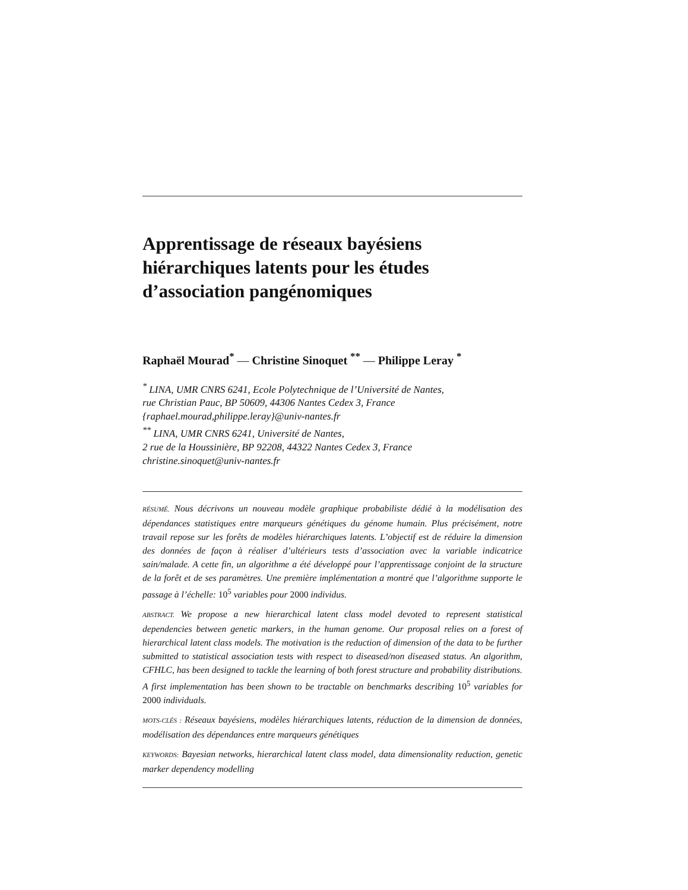Apprentissage de réseaux bayésiens hiérarchiques latents pour les études d’association pangénomiques
Raphaël Mourad<sup>*</sup> — Christine Sinoquet <sup>**</sup> — Philippe Leray <sup>*</sup>
<sup>*</sup> LINA, UMR CNRS 6241, Ecole Polytechnique de l’Université de Nantes,
rue Christian Pauc, BP 50609, 44306 Nantes Cedex 3, France
{raphael.mourad,philippe.leray}@univ-nantes.fr
<sup>**</sup> LINA, UMR CNRS 6241, Université de Nantes,
2 rue de la Houssinière, BP 92208, 44322 Nantes Cedex 3, France
christine.sinoquet@univ-nantes.fr
RÉSUMÉ. Nous décrivons un nouveau modèle graphique probabiliste dédié à la modélisation des dépendances statistiques entre marqueurs génétiques du génome humain. Plus précisément, notre travail repose sur les forêts de modèles hiérarchiques latents. L’objectif est de réduire la dimension des données de façon à réaliser d’ultérieurs tests d’association avec la variable indicatrice sain/malade. A cette fin, un algorithme a été développé pour l’apprentissage conjoint de la structure de la forêt et de ses paramètres. Une première implémentation a montré que l’algorithme supporte le passage à l’échelle: 10<sup>5</sup> variables pour 2000 individus.
ABSTRACT. We propose a new hierarchical latent class model devoted to represent statistical dependencies between genetic markers, in the human genome. Our proposal relies on a forest of hierarchical latent class models. The motivation is the reduction of dimension of the data to be further submitted to statistical association tests with respect to diseased/non diseased status. An algorithm, CFHLC, has been designed to tackle the learning of both forest structure and probability distributions. A first implementation has been shown to be tractable on benchmarks describing 10<sup>5</sup> variables for 2000 individuals.
MOTS-CLÉS : Réseaux bayésiens, modèles hiérarchiques latents, réduction de la dimension de données, modélisation des dépendances entre marqueurs génétiques
KEYWORDS: Bayesian networks, hierarchical latent class model, data dimensionality reduction, genetic marker dependency modelling